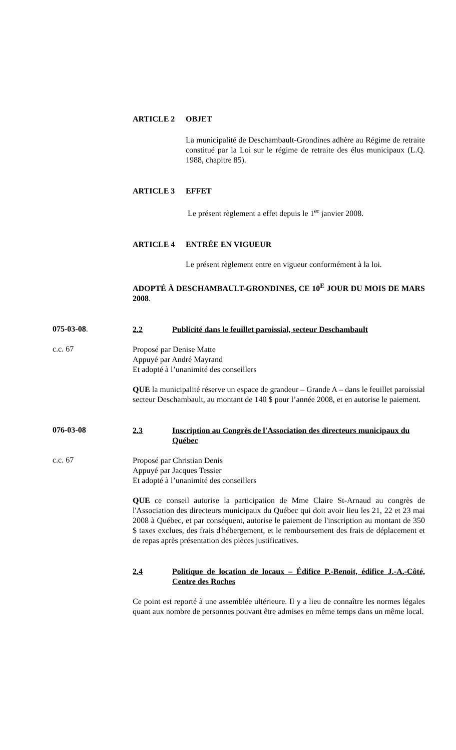ARTICLE 2 OBJET
La municipalité de Deschambault-Grondines adhère au Régime de retraite constitué par la Loi sur le régime de retraite des élus municipaux (L.Q. 1988, chapitre 85).
ARTICLE 3 EFFET
Le présent règlement a effet depuis le 1<sup>er</sup> janvier 2008.
ARTICLE 4 ENTRÉE EN VIGUEUR
Le présent règlement entre en vigueur conformément à la loi.
ADOPTÉ À DESCHAMBAULT-GRONDINES, CE 10<sup>E</sup> JOUR DU MOIS DE MARS 2008.
075-03-08.
2.2 Publicité dans le feuillet paroissial, secteur Deschambault
c.c. 67
Proposé par Denise Matte
Appuyé par André Mayrand
Et adopté à l’unanimité des conseillers
QUE la municipalité réserve un espace de grandeur – Grande A – dans le feuillet paroissial secteur Deschambault, au montant de 140 $ pour l’année 2008, et en autorise le paiement.
076-03-08
2.3 Inscription au Congrès de l'Association des directeurs municipaux du Québec
c.c. 67
Proposé par Christian Denis
Appuyé par Jacques Tessier
Et adopté à l’unanimité des conseillers
QUE ce conseil autorise la participation de Mme Claire St-Arnaud au congrès de l'Association des directeurs municipaux du Québec qui doit avoir lieu les 21, 22 et 23 mai 2008 à Québec, et par conséquent, autorise le paiement de l'inscription au montant de 350 $ taxes exclues, des frais d'hébergement, et le remboursement des frais de déplacement et de repas après présentation des pièces justificatives.
2.4 Politique de location de locaux – Édifice P.-Benoit, édifice J.-A.-Côté, Centre des Roches
Ce point est reporté à une assemblée ultérieure. Il y a lieu de connaître les normes légales quant aux nombre de personnes pouvant être admises en même temps dans un même local.